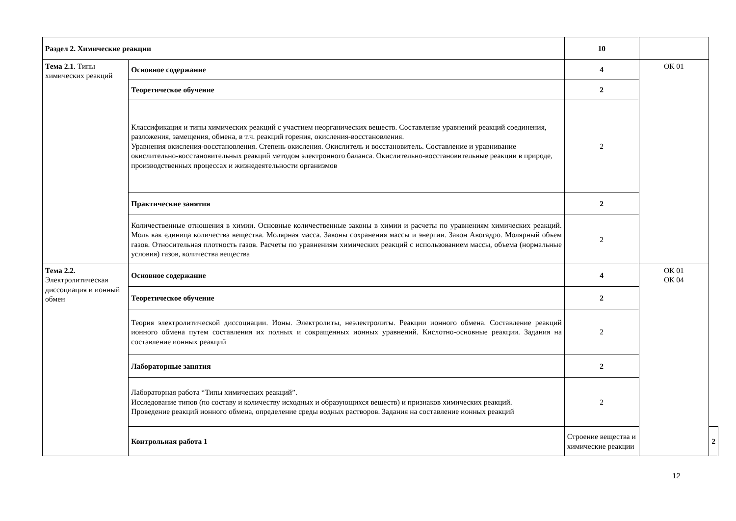| Раздел 2. Химические реакции | | 10 | | |
| Тема 2.1 . Типы химических реакций | Основное содержание | 4 | ОК 01 | |
| | Теоретическое обучение | 2 | | |
| | Классификация и типы химических реакций с участием неорганических веществ. Составление уравнений реакций соединения, разложения, замещения, обмена, в т.ч. реакций горения, окисления-восстановления. Уравнения окисления-восстановления. Степень окисления. Окислитель и восстановитель. Составление и уравнивание окислительно-восстановительных реакций методом электронного баланса. Окислительно-восстановительные реакции в природе, производственных процессах и жизнедеятельности организмов | 2 | | |
| | Практические занятия | 2 | | |
| | Количественные отношения в химии. Основные количественные законы в химии и расчеты по уравнениям химических реакций. Моль как единица количества вещества. Молярная масса. Законы сохранения массы и энергии. Закон Авогадро. Молярный объем газов. Относительная плотность газов. Расчеты по уравнениям химических реакций с использованием массы, объема (нормальные условия) газов, количества вещества | 2 | | |
| Тема 2.2. Электролитическая диссоциация и ионный обмен | Основное содержание | 4 | ОК 01 ОК 04 | |
| | Теоретическое обучение | 2 | | |
| | Теория электролитической диссоциации. Ионы. Электролиты, неэлектролиты. Реакции ионного обмена. Составление реакций ионного обмена путем составления их полных и сокращенных ионных уравнений. Кислотно-основные реакции. Задания на составление ионных реакций | 2 | | |
| | Лабораторные занятия | 2 | | |
| | Лабораторная работа “Типы химических реакций”. Исследование типов (по составу и количеству исходных и образующихся веществ) и признаков химических реакций. Проведение реакций ионного обмена, определение среды водных растворов. Задания на составление ионных реакций | 2 | | |
| | Контрольная работа 1 | Строение вещества и химические реакции | | 2 |
12